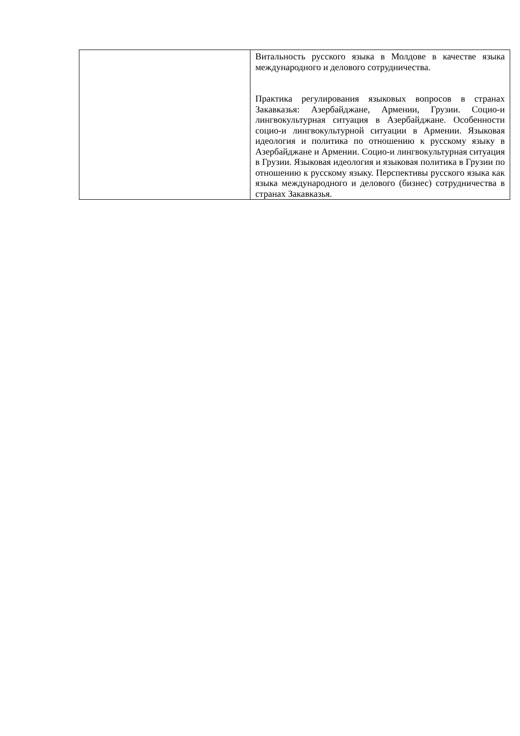| | Витальность русского языка в Молдове в качестве языка международного и делового сотрудничества. Практика регулирования языковых вопросов в странах Закавказья: Азербайджане, Армении, Грузии. Социо-и лингвокультурная ситуация в Азербайджане. Особенности социо-и лингвокультурной ситуации в Армении. Языковая идеология и политика по отношению к русскому языку в Азербайджане и Армении. Социо-и лингвокультурная ситуация в Грузии. Языковая идеология и языковая политика в Грузии по отношению к русскому языку. Перспективы русского языка как языка международного и делового (бизнес) сотрудничества в странах Закавказья. |